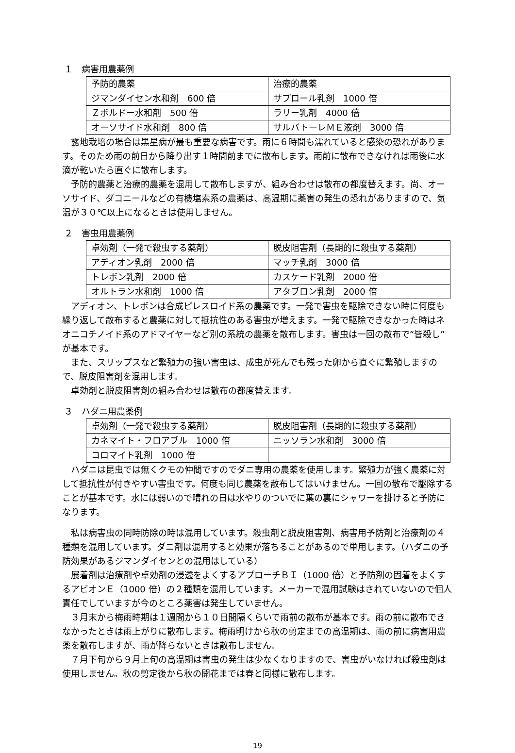１　病害用農薬例
| 予防的農薬 | 治療的農薬 |
| ジマンダイセン水和剤 600 倍 | サプロール乳剤 1000 倍 |
| Ｚボルドー水和剤 500 倍 | ラリー乳剤 4000 倍 |
| オーソサイド水和剤 800 倍 | サルバトーレＭＥ液剤 3000 倍 |
露地栽培の場合は黒星病が最も重要な病害です。雨に６時間も濡れていると感染の恐れがあります。そのため雨の前日から降り出す１時間前までに散布します。雨前に散布できなければ雨後に水滴が乾いたら直ぐに散布します。
予防的農薬と治療的農薬を混用して散布しますが、組み合わせは散布の都度替えます。尚、オーソサイド、ダコニールなどの有機塩素系の農薬は、高温期に薬害の発生の恐れがありますので、気温が３０℃以上になるときは使用しません。
２　害虫用農薬例
| 卓効剤（一発で殺虫する薬剤） | 脱皮阻害剤（長期的に殺虫する薬剤） |
| アディオン乳剤 2000 倍 | マッチ乳剤 3000 倍 |
| トレボン乳剤 2000 倍 | カスケード乳剤 2000 倍 |
| オルトラン水和剤 1000 倍 | アタブロン乳剤 2000 倍 |
アディオン、トレボンは合成ピレスロイド系の農薬です。一発で害虫を駆除できない時に何度も繰り返して散布すると農薬に対して抵抗性のある害虫が増えます。一発で駆除できなかった時はネオニコチノイド系のアドマイヤーなど別の系統の農薬を散布します。害虫は一回の散布で“皆殺し”が基本です。
また、スリップスなど繁殖力の強い害虫は、成虫が死んでも残った卵から直ぐに繁殖しますので、脱皮阻害剤を混用します。
卓効剤と脱皮阻害剤の組み合わせは散布の都度替えます。
３　ハダニ用農薬例
| 卓効剤（一発で殺虫する薬剤） | 脱皮阻害剤（長期的に殺虫する薬剤） |
| カネマイト・フロアブル 1000 倍 | ニッソラン水和剤 3000 倍 |
| コロマイト乳剤 1000 倍 | |
ハダニは昆虫では無くクモの仲間ですのでダニ専用の農薬を使用します。繁殖力が強く農薬に対して抵抗性が付きやすい害虫です。何度も同じ農薬を散布してはいけません。一回の散布で駆除することが基本です。水には弱いので晴れの日は水やりのついでに葉の裏にシャワーを掛けると予防になります。
私は病害虫の同時防除の時は混用しています。殺虫剤と脱皮阻害剤、病害用予防剤と治療剤の４種類を混用しています。ダニ剤は混用すると効果が落ちることがあるので単用します。（ハダニの予防効果があるジマンダイセンとの混用はしている）
展着剤は治療剤や卓効剤の浸透をよくするアプローチＢＩ（1000 倍）と予防剤の固着をよくするアビオンＥ（1000 倍）の２種類を混用しています。メーカーで混用試験はされていないので個人責任でしていますが今のところ薬害は発生していません。
３月末から梅雨時期は１週間から１０日間隔くらいで雨前の散布が基本です。雨の前に散布できなかったときは雨上がりに散布します。梅雨明けから秋の剪定までの高温期は、雨の前に病害用農薬を散布しますが、雨が降らないときは散布しません。
７月下旬から９月上旬の高温期は害虫の発生は少なくなりますので、害虫がいなければ殺虫剤は使用しません。秋の剪定後から秋の開花までは春と同様に散布します。
19